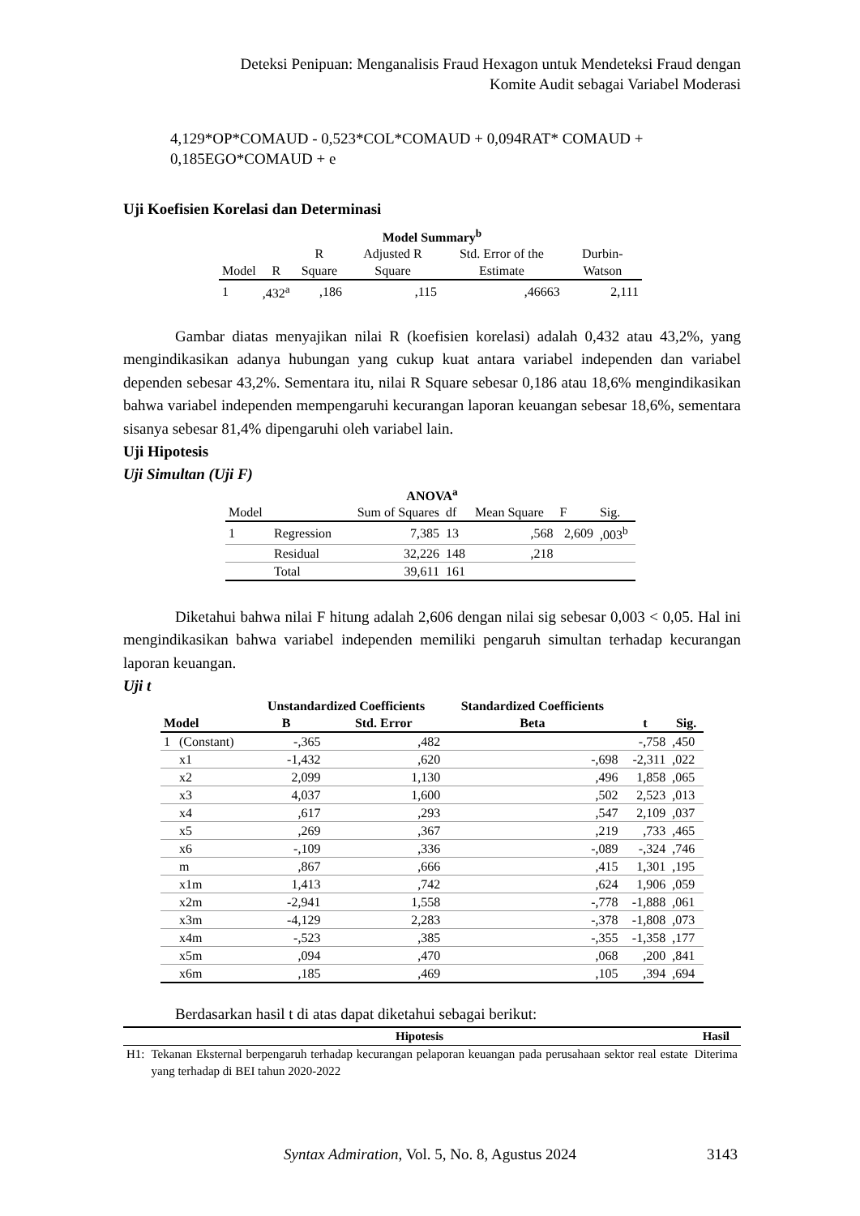Deteksi Penipuan: Menganalisis Fraud Hexagon untuk Mendeteksi Fraud dengan
Komite Audit sebagai Variabel Moderasi
4,129*OP*COMAUD - 0,523*COL*COMAUD + 0,094RAT* COMAUD +
0,185EGO*COMAUD + e
Uji Koefisien Korelasi dan Determinasi
Model Summary<sup>b</sup>
| Model | R | R Square | Adjusted R Square | Std. Error of the Estimate | Durbin-Watson |
| --- | --- | --- | --- | --- | --- |
| 1 | ,432<sup>a</sup> | ,186 | ,115 | ,46663 | 2,111 |
Gambar diatas menyajikan nilai R (koefisien korelasi) adalah 0,432 atau 43,2%, yang mengindikasikan adanya hubungan yang cukup kuat antara variabel independen dan variabel dependen sebesar 43,2%. Sementara itu, nilai R Square sebesar 0,186 atau 18,6% mengindikasikan bahwa variabel independen mempengaruhi kecurangan laporan keuangan sebesar 18,6%, sementara sisanya sebesar 81,4% dipengaruhi oleh variabel lain.
Uji Hipotesis
Uji Simultan (Uji F)
ANOVA<sup>a</sup>
| Model | | Sum of Squares | df | Mean Square | F | Sig. |
| 1 | Regression | 7,385 | 13 | ,568 | 2,609 | ,003<sup>b</sup> |
| | Residual | 32,226 | 148 | ,218 | | |
| | Total | 39,611 | 161 | | | |
Diketahui bahwa nilai F hitung adalah 2,606 dengan nilai sig sebesar 0,003 < 0,05. Hal ini mengindikasikan bahwa variabel independen memiliki pengaruh simultan terhadap kecurangan laporan keuangan.
Uji t
| | | Unstandardized Coefficients | | Standardized Coefficients | | |
| --- | --- | --- | --- | --- | --- | --- |
| Model | | B | Std. Error | Beta | t | Sig. |
| 1 | (Constant) | -,365 | ,482 | | -,758 | ,450 |
| | x1 | -1,432 | ,620 | -,698 | -2,311 | ,022 |
| | x2 | 2,099 | 1,130 | ,496 | 1,858 | ,065 |
| | x3 | 4,037 | 1,600 | ,502 | 2,523 | ,013 |
| | x4 | ,617 | ,293 | ,547 | 2,109 | ,037 |
| | x5 | ,269 | ,367 | ,219 | ,733 | ,465 |
| | x6 | -,109 | ,336 | -,089 | -,324 | ,746 |
| | m | ,867 | ,666 | ,415 | 1,301 | ,195 |
| | x1m | 1,413 | ,742 | ,624 | 1,906 | ,059 |
| | x2m | -2,941 | 1,558 | -,778 | -1,888 | ,061 |
| | x3m | -4,129 | 2,283 | -,378 | -1,808 | ,073 |
| | x4m | -,523 | ,385 | -,355 | -1,358 | ,177 |
| | x5m | ,094 | ,470 | ,068 | ,200 | ,841 |
| | x6m | ,185 | ,469 | ,105 | ,394 | ,694 |
Berdasarkan hasil t di atas dapat diketahui sebagai berikut:
| | Hipotesis | Hasil |
| --- | --- | --- |
| H1: | Tekanan Eksternal berpengaruh terhadap kecurangan pelaporan keuangan pada perusahaan sektor real estate yang terhadap di BEI tahun 2020-2022 | Diterima |
Syntax Admiration, Vol. 5, No. 8, Agustus 2024 3143